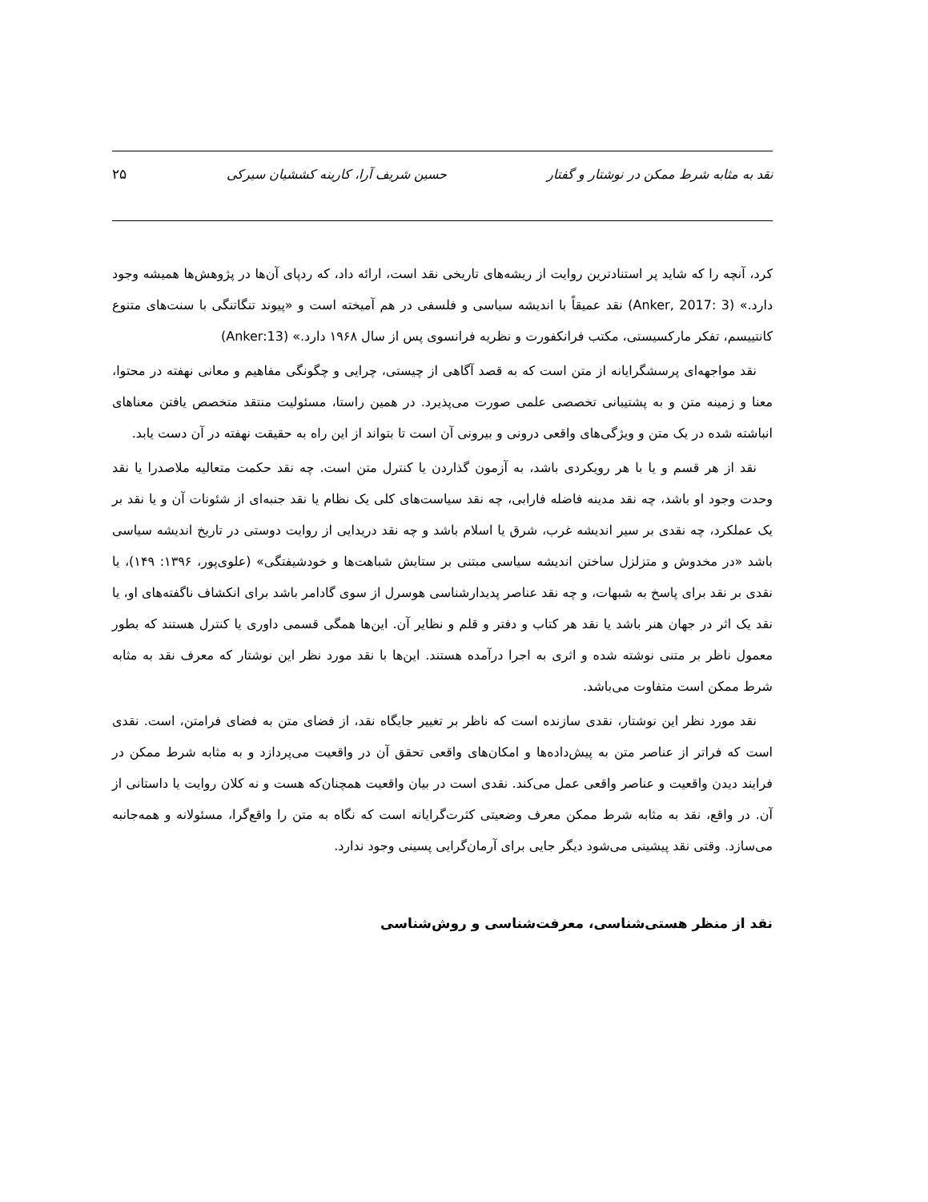نقد به مثابه شرط ممکن در نوشتار و گفتار حسین شریف آرا، کارینه کششیان سیرکی ۲۵
کرد، آنچه را که شاید پر استنادترین روایت از ریشه‌های تاریخی نقد است، ارائه داد، که ردپای آن‌ها در پژوهش‌ها همیشه وجود دارد.» (Anker, 2017: 3) نقد عمیقاً با اندیشه سیاسی و فلسفی در هم آمیخته است و «پیوند تنگاتنگی با سنت‌های متنوع کانتییسم، تفکر مارکسیستی، مکتب فرانکفورت و نظریه فرانسوی پس از سال ۱۹۶۸ دارد.» (Anker:13)
نقد مواجهه‌ای پرسشگرایانه از متن است که به قصد آگاهی از چیستی، چرایی و چگونگی مفاهیم و معانی نهفته در محتوا، معنا و زمینه متن و به پشتیبانی تخصصی علمی صورت می‌پذیرد. در همین راستا، مسئولیت منتقد متخصص یافتن معناهای انباشته شده در یک متن و ویژگی‌های واقعی درونی و بیرونی آن است تا بتواند از این راه به حقیقت نهفته در آن دست یابد.
نقد از هر قسم و یا با هر رویکردی باشد، به آزمون گذاردن یا کنترل متن است. چه نقد حکمت متعالیه ملاصدرا یا نقد وحدت وجود او باشد، چه نقد مدینه فاضله فارابی، چه نقد سیاست‌های کلی یک نظام یا نقد جنبه‌ای از شئونات آن و یا نقد بر یک عملکرد، چه نقدی بر سیر اندیشه غرب، شرق یا اسلام باشد و چه نقد دریدایی از روایت دوستی در تاریخ اندیشه سیاسی باشد «در مخدوش و متزلزل ساختن اندیشه سیاسی مبتنی بر ستایش شباهت‌ها و خودشیفتگی» (علوی‌پور، ۱۳۹۶: ۱۴۹)، یا نقدی بر نقد برای پاسخ به شبهات، و چه نقد عناصر پدیدارشناسی هوسرل از سوی گادامر باشد برای انکشاف ناگفته‌های او، یا نقد یک اثر در جهان هنر باشد یا نقد هر کتاب و دفتر و قلم و نظایر آن. این‌ها همگی قسمی داوری یا کنترل هستند که بطور معمول ناظر بر متنی نوشته شده و اثری به اجرا درآمده هستند. این‌ها با نقد مورد نظر این نوشتار که معرف نقد به مثابه شرط ممکن است متفاوت می‌باشد.
نقد مورد نظر این نوشتار، نقدی سازنده است که ناظر بر تغییر جایگاه نقد، از فضای متن به فضای فرامتن، است. نقدی است که فراتر از عناصر متن به پیش‌داده‌ها و امکان‌های واقعی تحقق آن در واقعیت می‌پردازد و به مثابه شرط ممکن در فرایند دیدن واقعیت و عناصر واقعی عمل می‌کند. نقدی است در بیان واقعیت همچنان‌که هست و نه کلان روایت یا داستانی از آن. در واقع، نقد به مثابه شرط ممکن معرف وضعیتی کثرت‌گرایانه است که نگاه به متن را واقع‌گرا، مسئولانه و همه‌جانبه می‌سازد. وقتی نقد پیشینی می‌شود دیگر جایی برای آرمان‌گرایی پسینی وجود ندارد.
نقد از منظر هستی‌شناسی، معرفت‌شناسی و روش‌شناسی